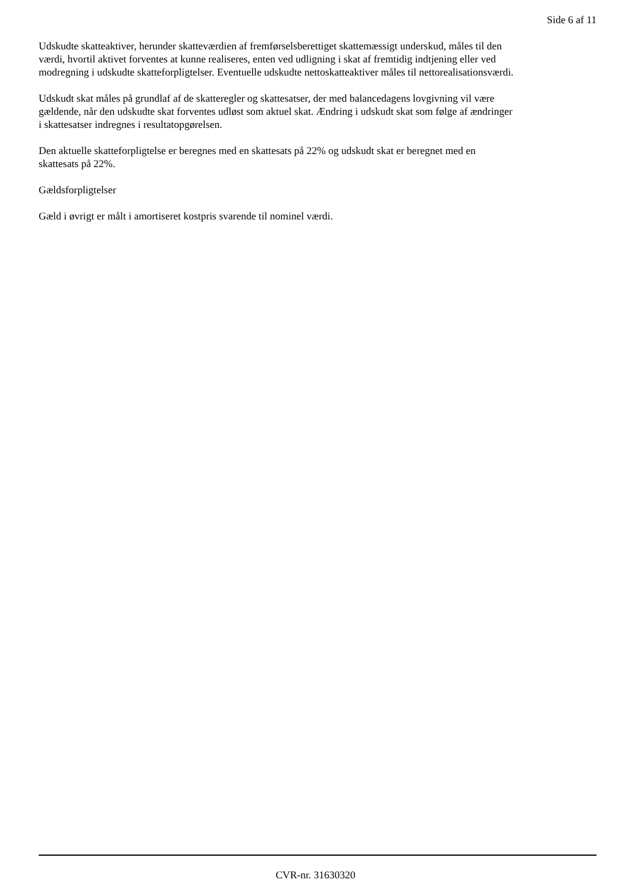Side 6 af 11
Udskudte skatteaktiver, herunder skatteværdien af fremførselsberettiget skattemæssigt underskud, måles til den værdi, hvortil aktivet forventes at kunne realiseres, enten ved udligning i skat af fremtidig indtjening eller ved modregning i udskudte skatteforpligtelser. Eventuelle udskudte nettoskatteaktiver måles til nettorealisationsværdi.
Udskudt skat måles på grundlaf af de skatteregler og skattesatser, der med balancedagens lovgivning vil være gældende, når den udskudte skat forventes udløst som aktuel skat. Ændring i udskudt skat som følge af ændringer i skattesatser indregnes i resultatopgørelsen.
Den aktuelle skatteforpligtelse er beregnes med en skattesats på 22% og udskudt skat er beregnet med en skattesats på 22%.
Gældsforpligtelser
Gæld i øvrigt er målt i amortiseret kostpris svarende til nominel værdi.
CVR-nr. 31630320